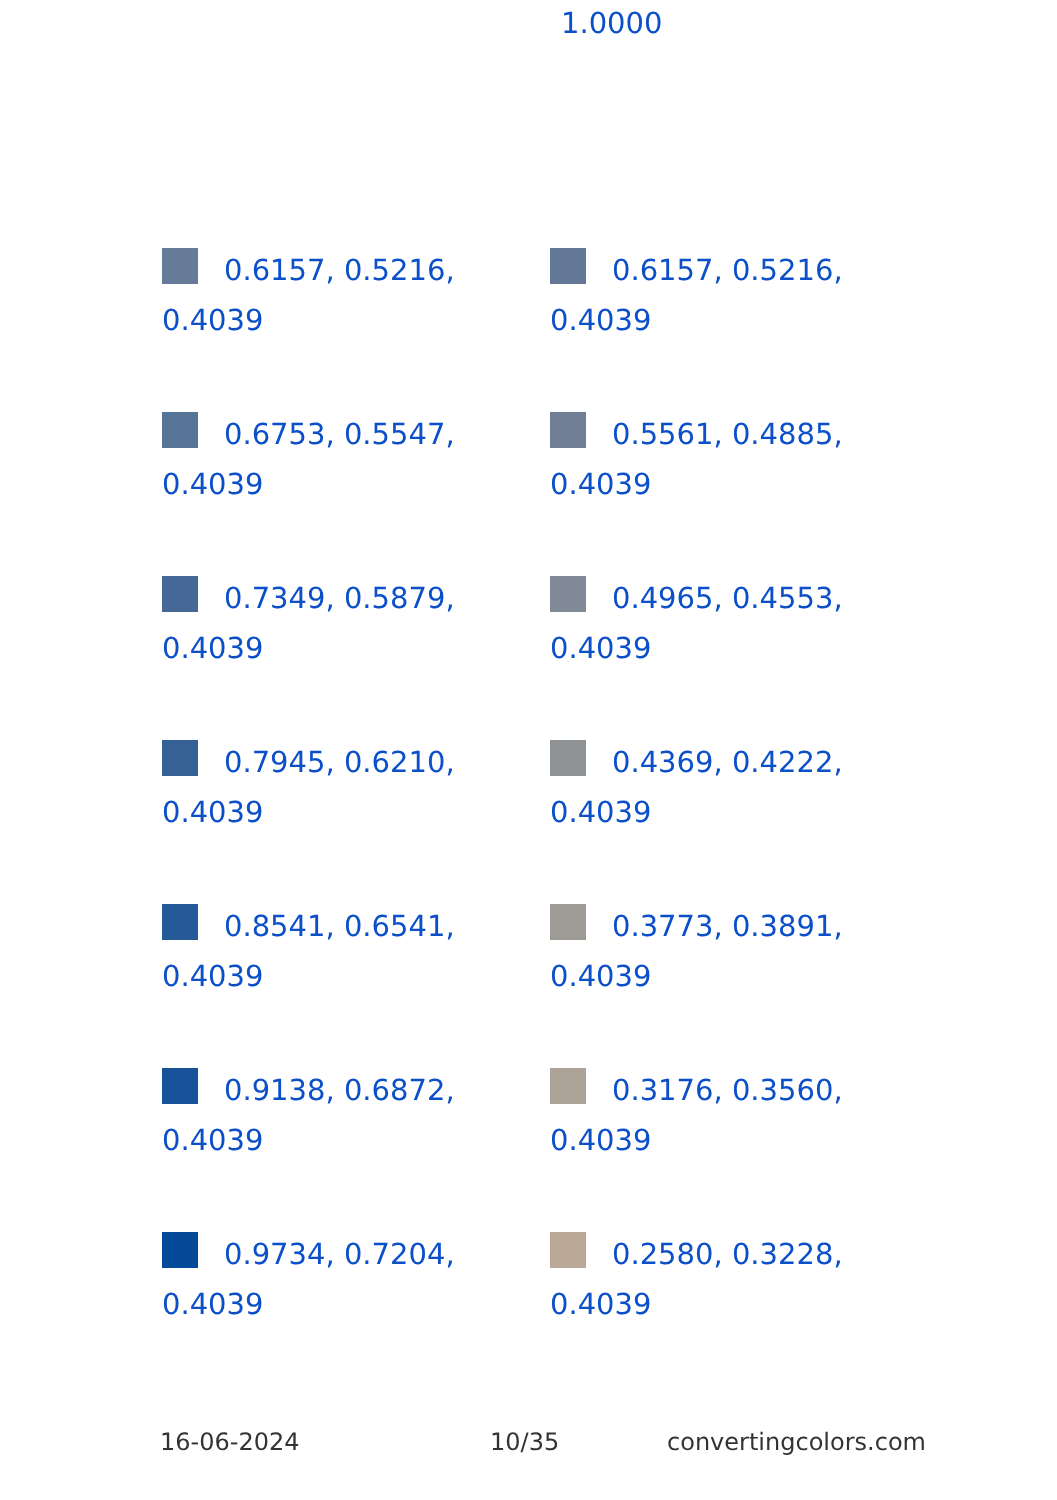1.0000
| 0.6157, 0.5216, 0.4039 | 0.6157, 0.5216, 0.4039 |
| 0.6753, 0.5547, 0.4039 | 0.5561, 0.4885, 0.4039 |
| 0.7349, 0.5879, 0.4039 | 0.4965, 0.4553, 0.4039 |
| 0.7945, 0.6210, 0.4039 | 0.4369, 0.4222, 0.4039 |
| 0.8541, 0.6541, 0.4039 | 0.3773, 0.3891, 0.4039 |
| 0.9138, 0.6872, 0.4039 | 0.3176, 0.3560, 0.4039 |
| 0.9734, 0.7204, 0.4039 | 0.2580, 0.3228, 0.4039 |
16-06-2024 10/35 convertingcolors.com